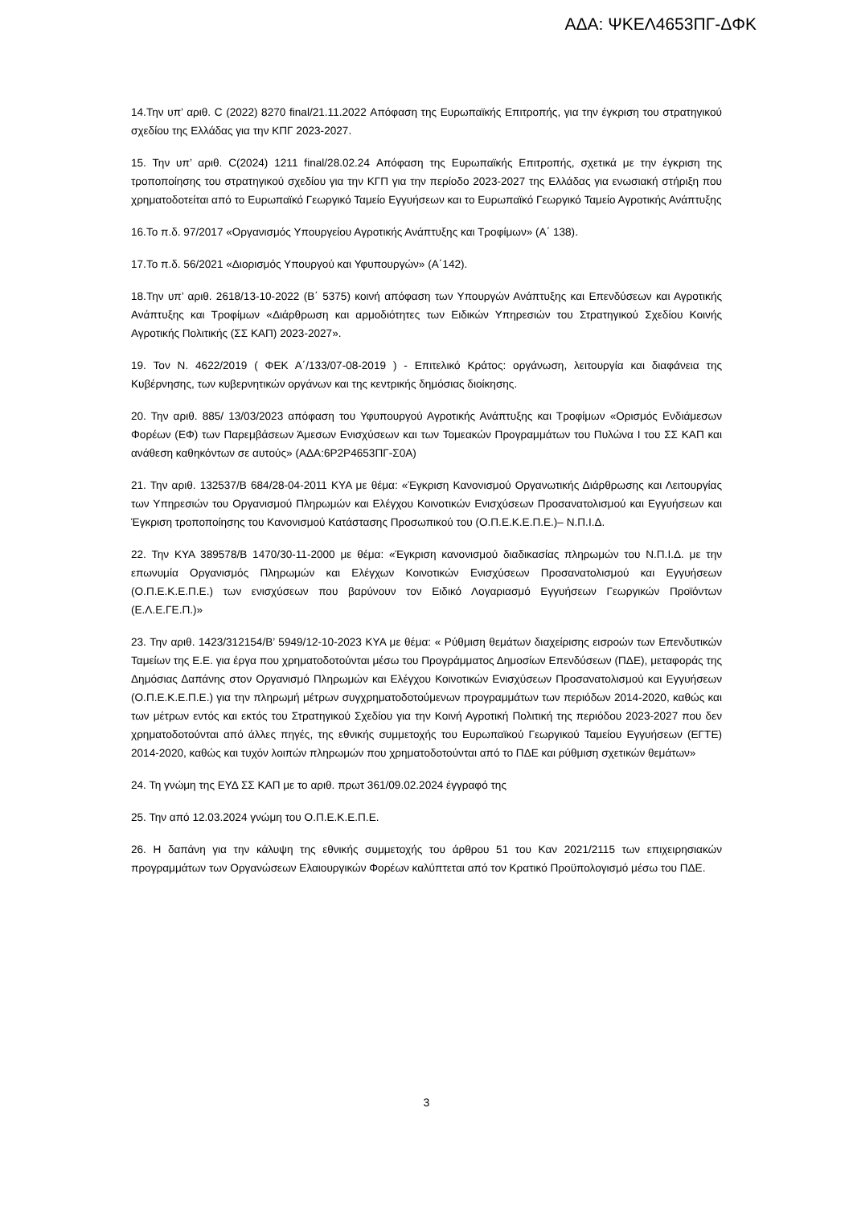ΑΔΑ: ΨΚΕΛ4653ΠΓ-ΔΦΚ
14.Την υπ’ αριθ. C (2022) 8270 final/21.11.2022 Απόφαση της Ευρωπαϊκής Επιτροπής, για την έγκριση του στρατηγικού σχεδίου της Ελλάδας για την ΚΠΓ 2023-2027.
15. Την υπ’ αριθ. C(2024) 1211 final/28.02.24 Απόφαση της Ευρωπαϊκής Επιτροπής, σχετικά με την έγκριση της τροποποίησης του στρατηγικού σχεδίου για την ΚΓΠ για την περίοδο 2023-2027 της Ελλάδας για ενωσιακή στήριξη που χρηματοδοτείται από το Ευρωπαϊκό Γεωργικό Ταμείο Εγγυήσεων και το Ευρωπαϊκό Γεωργικό Ταμείο Αγροτικής Ανάπτυξης
16.Το π.δ. 97/2017 «Οργανισμός Υπουργείου Αγροτικής Ανάπτυξης και Τροφίμων» (Α΄ 138).
17.Το π.δ. 56/2021 «Διορισμός Υπουργού και Υφυπουργών» (Α΄142).
18.Την υπ’ αριθ. 2618/13-10-2022 (Β΄ 5375) κοινή απόφαση των Υπουργών Ανάπτυξης και Επενδύσεων και Αγροτικής Ανάπτυξης και Τροφίμων «Διάρθρωση και αρμοδιότητες των Ειδικών Υπηρεσιών του Στρατηγικού Σχεδίου Κοινής Αγροτικής Πολιτικής (ΣΣ ΚΑΠ) 2023-2027».
19. Τον Ν. 4622/2019 ( ΦΕΚ Α΄/133/07-08-2019 ) - Επιτελικό Κράτος: οργάνωση, λειτουργία και διαφάνεια της Κυβέρνησης, των κυβερνητικών οργάνων και της κεντρικής δημόσιας διοίκησης.
20. Την αριθ. 885/ 13/03/2023 απόφαση του Υφυπουργού Αγροτικής Ανάπτυξης και Τροφίμων «Ορισμός Ενδιάμεσων Φορέων (ΕΦ) των Παρεμβάσεων Άμεσων Ενισχύσεων και των Τομεακών Προγραμμάτων του Πυλώνα Ι του ΣΣ ΚΑΠ και ανάθεση καθηκόντων σε αυτούς» (ΑΔΑ:6Ρ2Ρ4653ΠΓ-Σ0Α)
21. Την αριθ. 132537/Β 684/28-04-2011 ΚΥΑ με θέμα: «Έγκριση Κανονισμού Οργανωτικής Διάρθρωσης και Λειτουργίας των Υπηρεσιών του Οργανισμού Πληρωμών και Ελέγχου Κοινοτικών Ενισχύσεων Προσανατολισμού και Εγγυήσεων και Έγκριση τροποποίησης του Κανονισμού Κατάστασης Προσωπικού του (Ο.Π.Ε.Κ.Ε.Π.Ε.)– Ν.Π.Ι.Δ.
22. Την ΚΥΑ 389578/Β 1470/30-11-2000 με θέμα: «Έγκριση κανονισμού διαδικασίας πληρωμών του Ν.Π.Ι.Δ. με την επωνυμία Οργανισμός Πληρωμών και Ελέγχων Κοινοτικών Ενισχύσεων Προσανατολισμού και Εγγυήσεων (Ο.Π.Ε.Κ.Ε.Π.Ε.) των ενισχύσεων που βαρύνουν τον Ειδικό Λογαριασμό Εγγυήσεων Γεωργικών Προϊόντων (Ε.Λ.Ε.ΓΕ.Π.)»
23. Την αριθ. 1423/312154/Β’ 5949/12-10-2023 ΚΥΑ με θέμα: « Ρύθμιση θεμάτων διαχείρισης εισροών των Επενδυτικών Ταμείων της Ε.Ε. για έργα που χρηματοδοτούνται μέσω του Προγράμματος Δημοσίων Επενδύσεων (ΠΔΕ), μεταφοράς της Δημόσιας Δαπάνης στον Οργανισμό Πληρωμών και Ελέγχου Κοινοτικών Ενισχύσεων Προσανατολισμού και Εγγυήσεων (Ο.Π.Ε.Κ.Ε.Π.Ε.) για την πληρωμή μέτρων συγχρηματοδοτούμενων προγραμμάτων των περιόδων 2014-2020, καθώς και των μέτρων εντός και εκτός του Στρατηγικού Σχεδίου για την Κοινή Αγροτική Πολιτική της περιόδου 2023-2027 που δεν χρηματοδοτούνται από άλλες πηγές, της εθνικής συμμετοχής του Ευρωπαϊκού Γεωργικού Ταμείου Εγγυήσεων (ΕΓΤΕ) 2014-2020, καθώς και τυχόν λοιπών πληρωμών που χρηματοδοτούνται από το ΠΔΕ και ρύθμιση σχετικών θεμάτων»
24. Τη γνώμη της ΕΥΔ ΣΣ ΚΑΠ με το αριθ. πρωτ 361/09.02.2024 έγγραφό της
25. Την από 12.03.2024 γνώμη του Ο.Π.Ε.Κ.Ε.Π.Ε.
26. Η δαπάνη για την κάλυψη της εθνικής συμμετοχής του άρθρου 51 του Καν 2021/2115 των επιχειρησιακών προγραμμάτων των Οργανώσεων Ελαιουργικών Φορέων καλύπτεται από τον Κρατικό Προϋπολογισμό μέσω του ΠΔΕ.
3